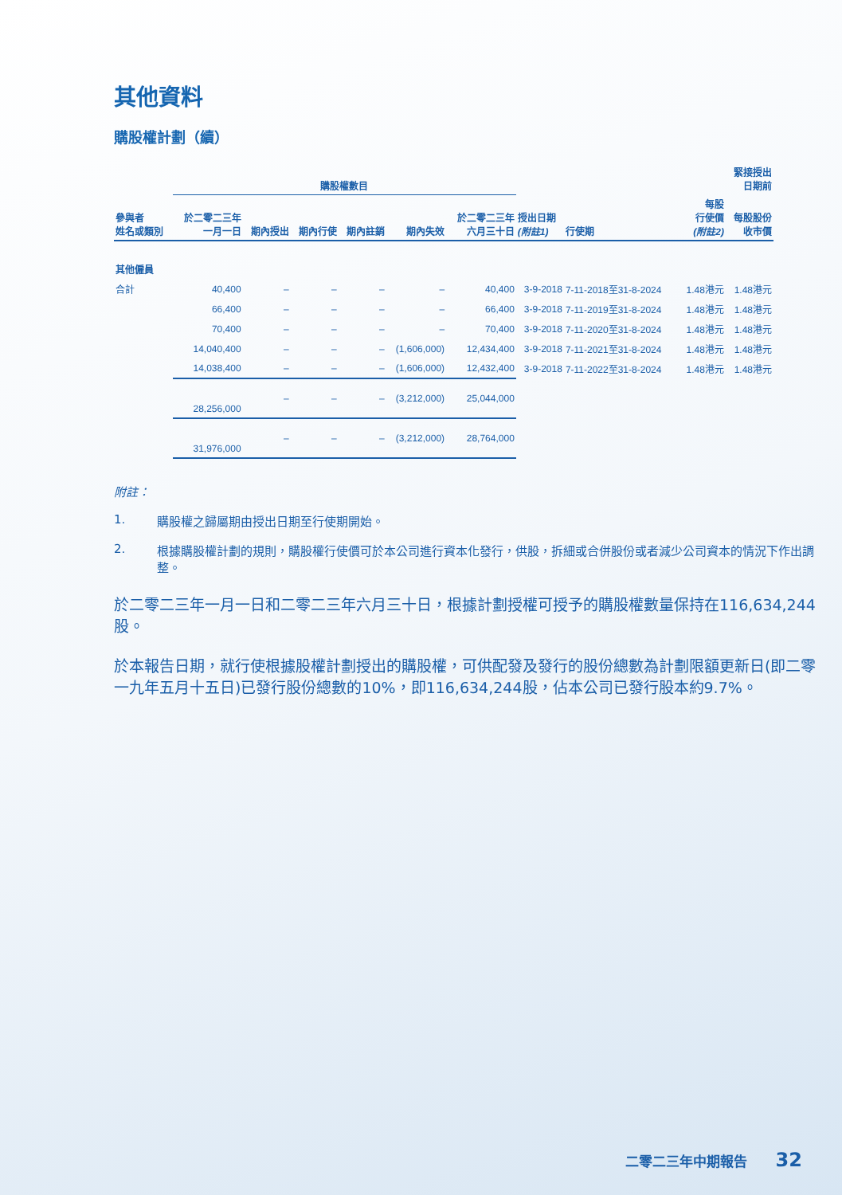其他資料
購股權計劃（續）
| | 購股權數目 | | | | | | 緊接授出 日期前 | | | |
| --- | --- | --- | --- | --- | --- | --- | --- | --- | --- | --- |
| 參與者 姓名或類別 | 於二零二三年 一月一日 | 期內授出 | 期內行使 | 期內註銷 | 期內失效 | 於二零二三年 六月三十日 | 授出日期 (附註1) | 行使期 | 每股 行使價 (附註2) | 每股股份 收市價 |
| 其他僱員 | | | | | | | | | | |
| 合計 | 40,400 | – | – | – | – | 40,400 | 3-9-2018 | 7-11-2018至31-8-2024 | 1.48港元 | 1.48港元 |
| | 66,400 | – | – | – | – | 66,400 | 3-9-2018 | 7-11-2019至31-8-2024 | 1.48港元 | 1.48港元 |
| | 70,400 | – | – | – | – | 70,400 | 3-9-2018 | 7-11-2020至31-8-2024 | 1.48港元 | 1.48港元 |
| | 14,040,400 | – | – | – | (1,606,000) | 12,434,400 | 3-9-2018 | 7-11-2021至31-8-2024 | 1.48港元 | 1.48港元 |
| | 14,038,400 | – | – | – | (1,606,000) | 12,432,400 | 3-9-2018 | 7-11-2022至31-8-2024 | 1.48港元 | 1.48港元 |
| | 28,256,000 | – | – | – | (3,212,000) | 25,044,000 | | | | |
| | 31,976,000 | – | – | – | (3,212,000) | 28,764,000 | | | | |
附註：
1. 購股權之歸屬期由授出日期至行使期開始。
2. 根據購股權計劃的規則，購股權行使價可於本公司進行資本化發行，供股，拆細或合併股份或者減少公司資本的情況下作出調整。
於二零二三年一月一日和二零二三年六月三十日，根據計劃授權可授予的購股權數量保持在116,634,244股。
於本報告日期，就行使根據股權計劃授出的購股權，可供配發及發行的股份總數為計劃限額更新日(即二零一九年五月十五日)已發行股份總數的10%，即116,634,244股，佔本公司已發行股本約9.7%。
二零二三年中期報告 32